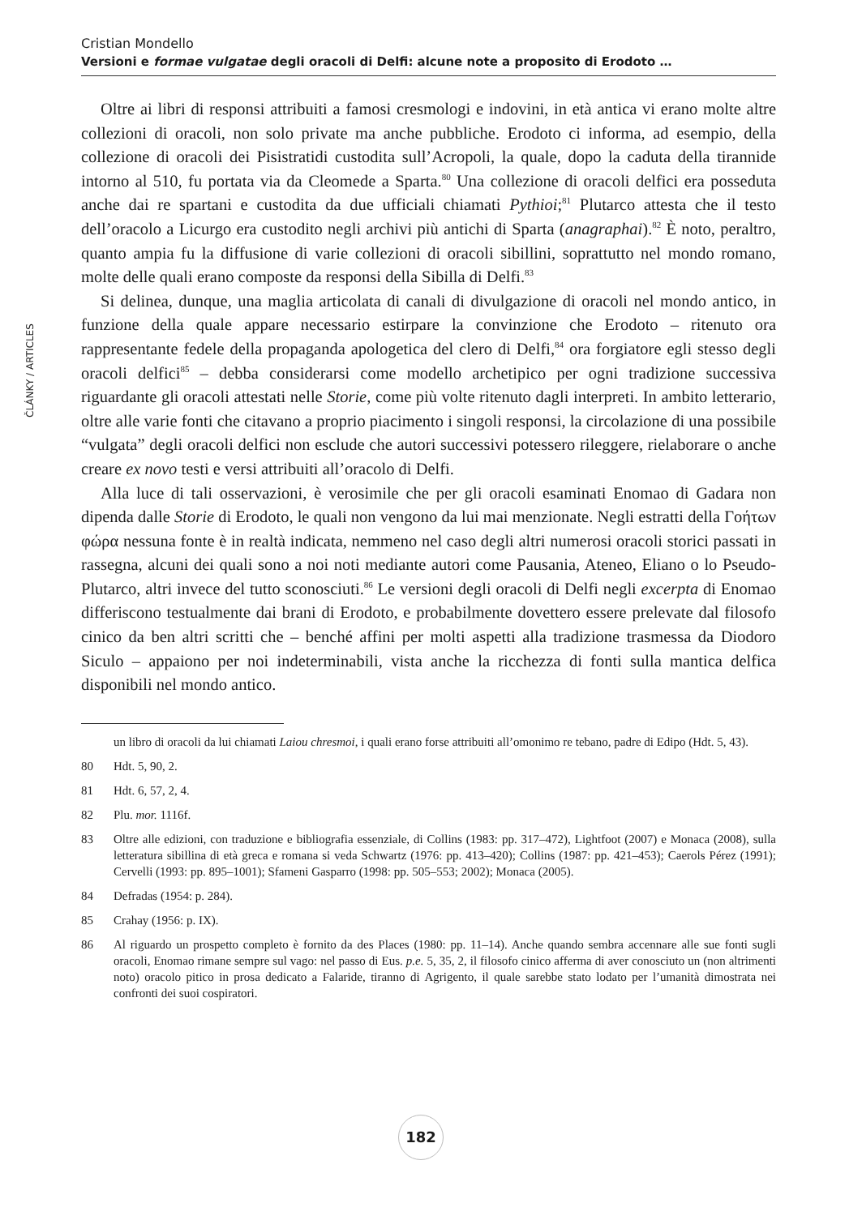Cristian Mondello
Versioni e formae vulgatae degli oracoli di Delfi: alcune note a proposito di Erodoto …
ČLÁNKY / ARTICLES
Oltre ai libri di responsi attribuiti a famosi cresmologi e indovini, in età antica vi erano molte altre collezioni di oracoli, non solo private ma anche pubbliche. Erodoto ci informa, ad esempio, della collezione di oracoli dei Pisistratidi custodita sull’Acropoli, la quale, dopo la caduta della tirannide intorno al 510, fu portata via da Cleomede a Sparta.<sup>80</sup> Una collezione di oracoli delfici era posseduta anche dai re spartani e custodita da due ufficiali chiamati Pythioi;<sup>81</sup> Plutarco attesta che il testo dell’oracolo a Licurgo era custodito negli archivi più antichi di Sparta (anagraphai).<sup>82</sup> È noto, peraltro, quanto ampia fu la diffusione di varie collezioni di oracoli sibillini, soprattutto nel mondo romano, molte delle quali erano composte da responsi della Sibilla di Delfi.<sup>83</sup>
Si delinea, dunque, una maglia articolata di canali di divulgazione di oracoli nel mondo antico, in funzione della quale appare necessario estirpare la convinzione che Erodoto – ritenuto ora rappresentante fedele della propaganda apologetica del clero di Delfi,<sup>84</sup> ora forgiatore egli stesso degli oracoli delfici<sup>85</sup> – debba considerarsi come modello archetipico per ogni tradizione successiva riguardante gli oracoli attestati nelle Storie, come più volte ritenuto dagli interpreti. In ambito letterario, oltre alle varie fonti che citavano a proprio piacimento i singoli responsi, la circolazione di una possibile “vulgata” degli oracoli delfici non esclude che autori successivi potessero rileggere, rielaborare o anche creare ex novo testi e versi attribuiti all’oracolo di Delfi.
Alla luce di tali osservazioni, è verosimile che per gli oracoli esaminati Enomao di Gadara non dipenda dalle Storie di Erodoto, le quali non vengono da lui mai menzionate. Negli estratti della Γοήτων φώρα nessuna fonte è in realtà indicata, nemmeno nel caso degli altri numerosi oracoli storici passati in rassegna, alcuni dei quali sono a noi noti mediante autori come Pausania, Ateneo, Eliano o lo Pseudo-Plutarco, altri invece del tutto sconosciuti.<sup>86</sup> Le versioni degli oracoli di Delfi negli excerpta di Enomao differiscono testualmente dai brani di Erodoto, e probabilmente dovettero essere prelevate dal filosofo cinico da ben altri scritti che – benché affini per molti aspetti alla tradizione trasmessa da Diodoro Siculo – appaiono per noi indeterminabili, vista anche la ricchezza di fonti sulla mantica delfica disponibili nel mondo antico.
un libro di oracoli da lui chiamati Laiou chresmoi, i quali erano forse attribuiti all’omonimo re tebano, padre di Edipo (Hdt. 5, 43).
80 Hdt. 5, 90, 2.
81 Hdt. 6, 57, 2, 4.
82 Plu. mor. 1116f.
83 Oltre alle edizioni, con traduzione e bibliografia essenziale, di Collins (1983: pp. 317–472), Lightfoot (2007) e Monaca (2008), sulla letteratura sibillina di età greca e romana si veda Schwartz (1976: pp. 413–420); Collins (1987: pp. 421–453); Caerols Pérez (1991); Cervelli (1993: pp. 895–1001); Sfameni Gasparro (1998: pp. 505–553; 2002); Monaca (2005).
84 Defradas (1954: p. 284).
85 Crahay (1956: p. IX).
86 Al riguardo un prospetto completo è fornito da des Places (1980: pp. 11–14). Anche quando sembra accennare alle sue fonti sugli oracoli, Enomao rimane sempre sul vago: nel passo di Eus. p.e. 5, 35, 2, il filosofo cinico afferma di aver conosciuto un (non altrimenti noto) oracolo pitico in prosa dedicato a Falaride, tiranno di Agrigento, il quale sarebbe stato lodato per l’umanità dimostrata nei confronti dei suoi cospiratori.
182